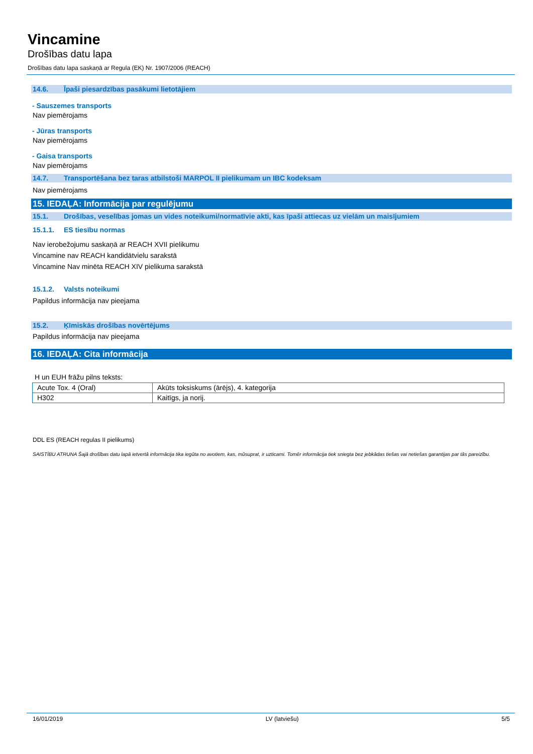Vincamine
Drošības datu lapa
Drošības datu lapa saskaņā ar Regula (EK) Nr. 1907/2006 (REACH)
14.6. Īpaši piesardzības pasākumi lietotājiem
- Sauszemes transports
Nav piemērojams
- Jūras transports
Nav piemērojams
- Gaisa transports
Nav piemērojams
14.7. Transportēšana bez taras atbilstoši MARPOL II pielikumam un IBC kodeksam
Nav piemērojams
15. IEDAĻA: Informācija par regulējumu
15.1. Drošības, veselības jomas un vides noteikumi/normatīvie akti, kas īpaši attiecas uz vielām un maisījumiem
15.1.1. ES tiesību normas
Nav ierobežojumu saskaņā ar REACH XVII pielikumu
Vincamine nav REACH kandidātvielu sarakstā
Vincamine Nav minēta REACH XIV pielikuma sarakstā
15.1.2. Valsts noteikumi
Papildus informācija nav pieejama
15.2. Ķīmiskās drošības novērtējums
Papildus informācija nav pieejama
16. IEDAĻA: Cita informācija
H un EUH frāžu pilns teksts:
| Acute Tox. 4 (Oral) | Akūts toksiskums (ārējs), 4. kategorija |
| H302 | Kaitīgs, ja norij. |
DDL ES (REACH regulas II pielikums)
SAISTĪBU ATRUNA Šajā drošības datu lapā ietvertā informācija tika iegūta no avotiem, kas, mūsuprat, ir uzticami. Tomēr informācija tiek sniegta bez jebkādas tiešas vai netiešas garantijas par tās pareizību.
16/01/2019 LV (latviešu) 5/5